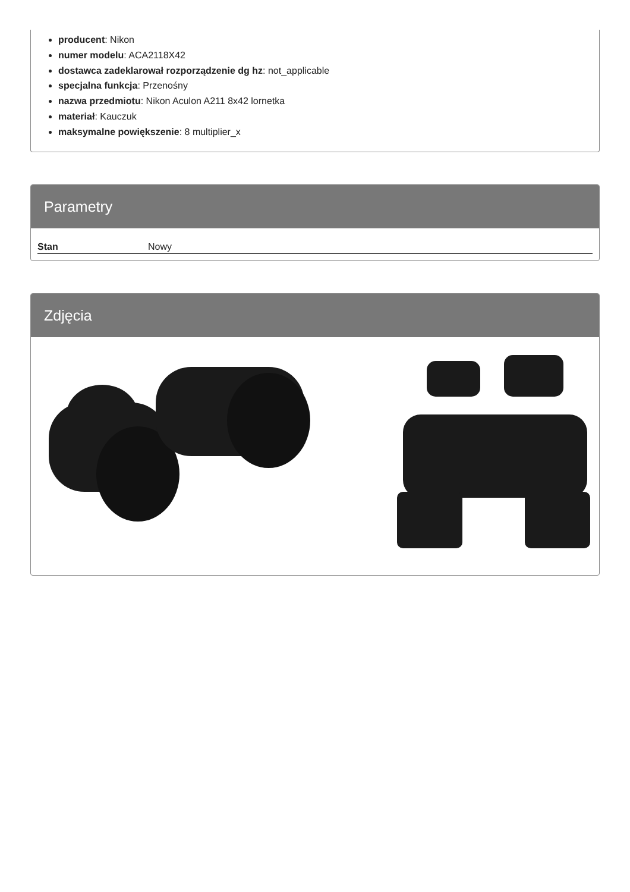producent: Nikon
numer modelu: ACA2118X42
dostawca zadeklarował rozporządzenie dg hz: not_applicable
specjalna funkcja: Przenośny
nazwa przedmiotu: Nikon Aculon A211 8x42 lornetka
materiał: Kauczuk
maksymalne powiększenie: 8 multiplier_x
Parametry
| Stan | Nowy |
Zdjęcia